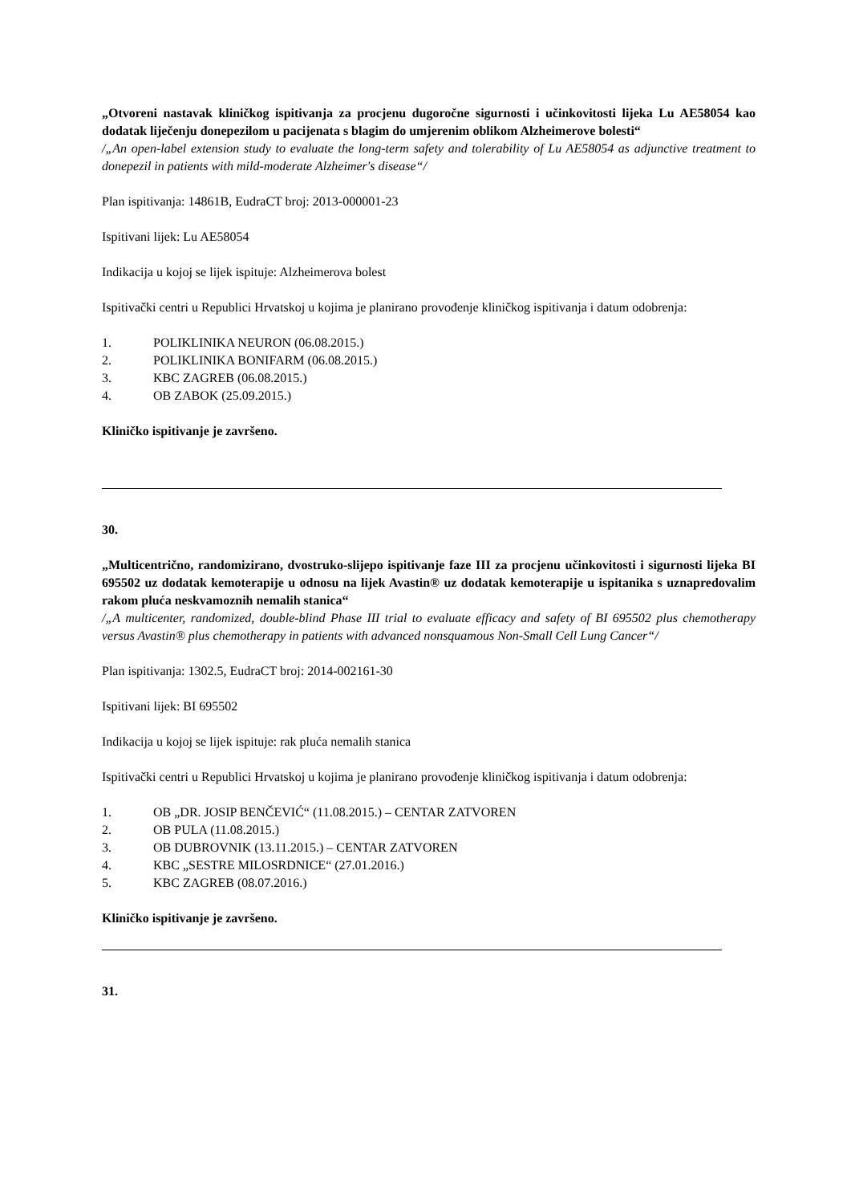„Otvoreni nastavak kliničkog ispitivanja za procjenu dugoročne sigurnosti i učinkovitosti lijeka Lu AE58054 kao dodatak liječenju donepezilom u pacijenata s blagim do umjerenim oblikom Alzheimerove bolesti“
/„An open-label extension study to evaluate the long-term safety and tolerability of Lu AE58054 as adjunctive treatment to donepezil in patients with mild-moderate Alzheimer's disease“/
Plan ispitivanja: 14861B, EudraCT broj: 2013-000001-23
Ispitivani lijek: Lu AE58054
Indikacija u kojoj se lijek ispituje: Alzheimerova bolest
Ispitivački centri u Republici Hrvatskoj u kojima je planirano provođenje kliničkog ispitivanja i datum odobrenja:
1. POLIKLINIKA NEURON (06.08.2015.)
2. POLIKLINIKA BONIFARM (06.08.2015.)
3. KBC ZAGREB (06.08.2015.)
4. OB ZABOK (25.09.2015.)
Kliničko ispitivanje je završeno.
30.
„Multicentrično, randomizirano, dvostruko-slijepo ispitivanje faze III za procjenu učinkovitosti i sigurnosti lijeka BI 695502 uz dodatak kemoterapije u odnosu na lijek Avastin® uz dodatak kemoterapije u ispitanika s uznapredovalim rakom pluća neskvamoznih nemalih stanica“
/„A multicenter, randomized, double-blind Phase III trial to evaluate efficacy and safety of BI 695502 plus chemotherapy versus Avastin® plus chemotherapy in patients with advanced nonsquamous Non-Small Cell Lung Cancer“/
Plan ispitivanja: 1302.5, EudraCT broj: 2014-002161-30
Ispitivani lijek: BI 695502
Indikacija u kojoj se lijek ispituje: rak pluća nemalih stanica
Ispitivački centri u Republici Hrvatskoj u kojima je planirano provođenje kliničkog ispitivanja i datum odobrenja:
1. OB „DR. JOSIP BENČEVIĆ“ (11.08.2015.) – CENTAR ZATVOREN
2. OB PULA (11.08.2015.)
3. OB DUBROVNIK (13.11.2015.) – CENTAR ZATVOREN
4. KBC „SESTRE MILOSRDNICE“ (27.01.2016.)
5. KBC ZAGREB (08.07.2016.)
Kliničko ispitivanje je završeno.
31.